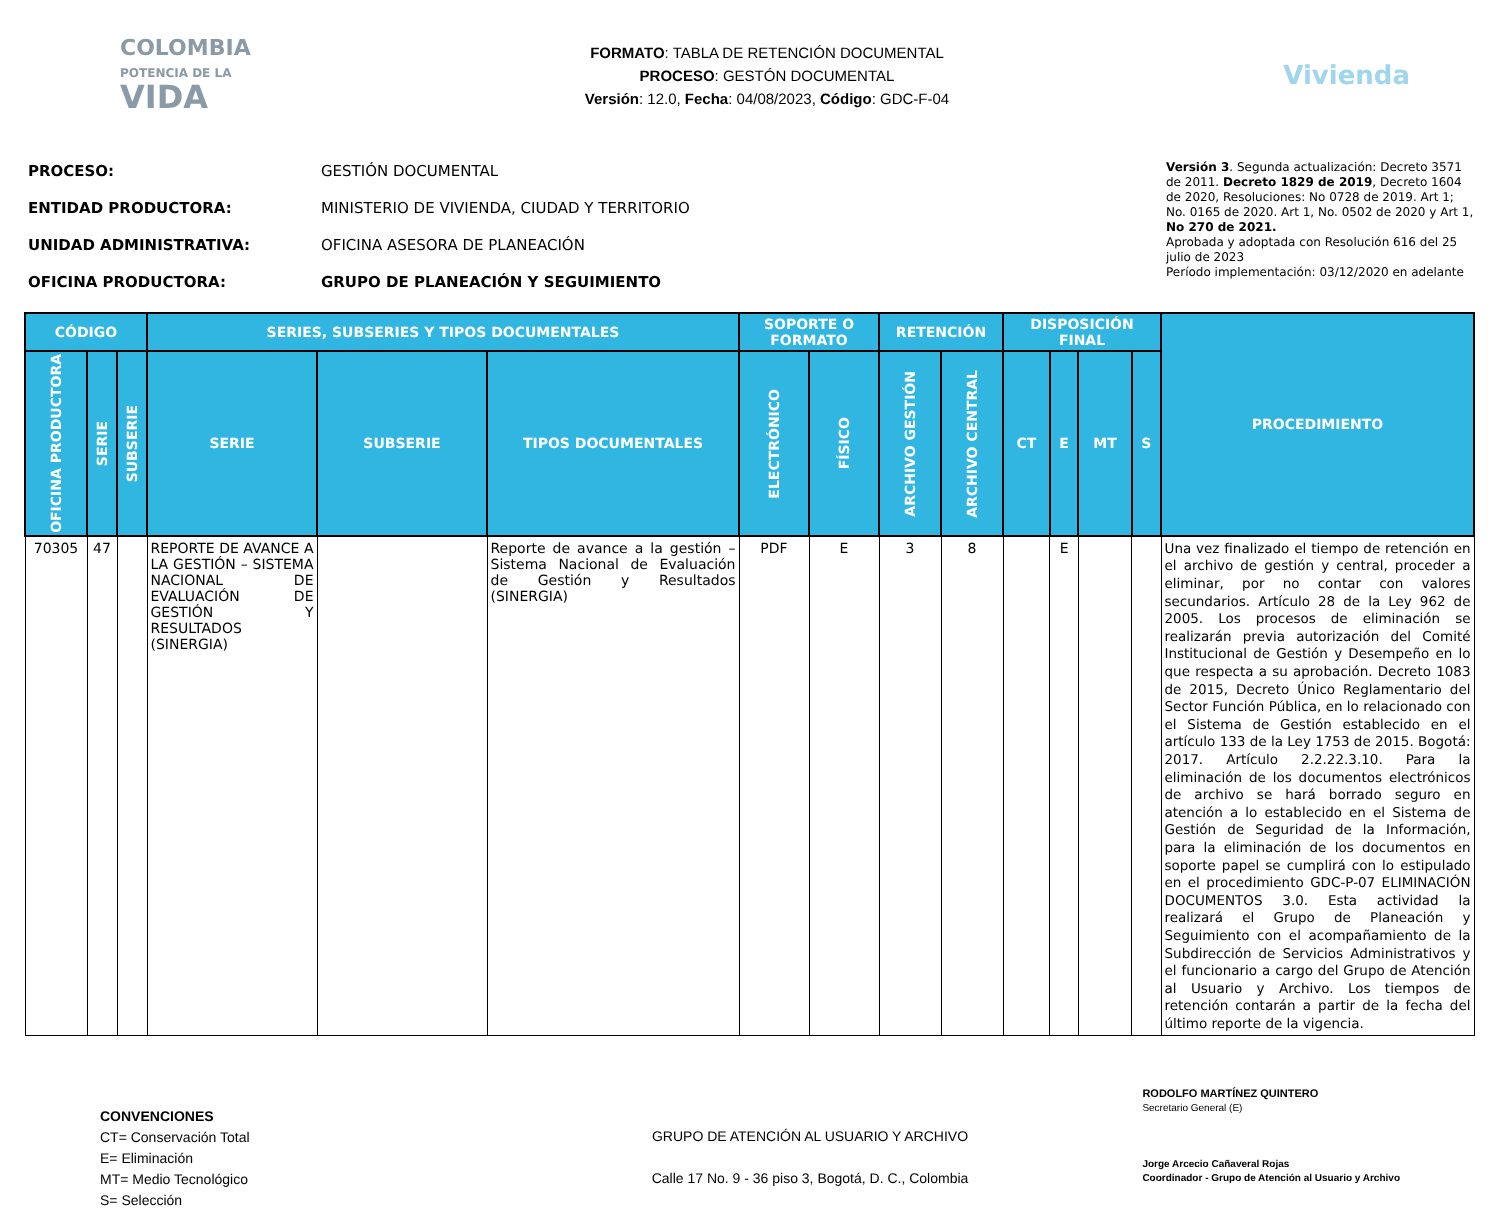COLOMBIA
POTENCIA DE LA
VIDA
FORMATO: TABLA DE RETENCIÓN DOCUMENTAL
PROCESO: GESTÓN DOCUMENTAL
Versión: 12.0, Fecha: 04/08/2023, Código: GDC-F-04
Vivienda
| PROCESO: | GESTIÓN DOCUMENTAL |
| ENTIDAD PRODUCTORA: | MINISTERIO DE VIVIENDA, CIUDAD Y TERRITORIO |
| UNIDAD ADMINISTRATIVA: | OFICINA ASESORA DE PLANEACIÓN |
| OFICINA PRODUCTORA: | GRUPO DE PLANEACIÓN Y SEGUIMIENTO |
Versión 3. Segunda actualización: Decreto 3571 de 2011. Decreto 1829 de 2019, Decreto 1604 de 2020, Resoluciones: No 0728 de 2019. Art 1; No. 0165 de 2020. Art 1, No. 0502 de 2020 y Art 1, No 270 de 2021.
Aprobada y adoptada con Resolución 616 del 25 julio de 2023
Período implementación: 03/12/2020 en adelante
| CÓDIGO | | | SERIES, SUBSERIES Y TIPOS DOCUMENTALES | | | SOPORTE O FORMATO | | RETENCIÓN | | DISPOSICIÓN FINAL | | | | PROCEDIMIENTO |
| --- | --- | --- | --- | --- | --- | --- | --- | --- | --- | --- | --- | --- | --- | --- |
| OFICINA PRODUCTORA | SERIE | SUBSERIE | SERIE | SUBSERIE | TIPOS DOCUMENTALES | ELECTRÓNICO | FÍSICO | ARCHIVO GESTIÓN | ARCHIVO CENTRAL | CT | E | MT | S | |
| 70305 | 47 | | REPORTE DE AVANCE A LA GESTIÓN – SISTEMA NACIONAL DE EVALUACIÓN DE GESTIÓN Y RESULTADOS (SINERGIA) | | Reporte de avance a la gestión – Sistema Nacional de Evaluación de Gestión y Resultados (SINERGIA) | PDF | E | 3 | 8 | | E | | | Una vez finalizado el tiempo de retención en el archivo de gestión y central, proceder a eliminar, por no contar con valores secundarios. Artículo 28 de la Ley 962 de 2005. Los procesos de eliminación se realizarán previa autorización del Comité Institucional de Gestión y Desempeño en lo que respecta a su aprobación. Decreto 1083 de 2015, Decreto Único Reglamentario del Sector Función Pública, en lo relacionado con el Sistema de Gestión establecido en el artículo 133 de la Ley 1753 de 2015. Bogotá: 2017. Artículo 2.2.22.3.10. Para la eliminación de los documentos electrónicos de archivo se hará borrado seguro en atención a lo establecido en el Sistema de Gestión de Seguridad de la Información, para la eliminación de los documentos en soporte papel se cumplirá con lo estipulado en el procedimiento GDC-P-07 ELIMINACIÓN DOCUMENTOS 3.0. Esta actividad la realizará el Grupo de Planeación y Seguimiento con el acompañamiento de la Subdirección de Servicios Administrativos y el funcionario a cargo del Grupo de Atención al Usuario y Archivo. Los tiempos de retención contarán a partir de la fecha del último reporte de la vigencia. |
CONVENCIONES
CT= Conservación Total
E= Eliminación
MT= Medio Tecnológico
S= Selección
GRUPO DE ATENCIÓN AL USUARIO Y ARCHIVO
Calle 17 No. 9 - 36 piso 3, Bogotá, D. C., Colombia
RODOLFO MARTÍNEZ QUINTERO
Secretario General (E)
Jorge Arcecio Cañaveral Rojas
Coordinador - Grupo de Atención al Usuario y Archivo